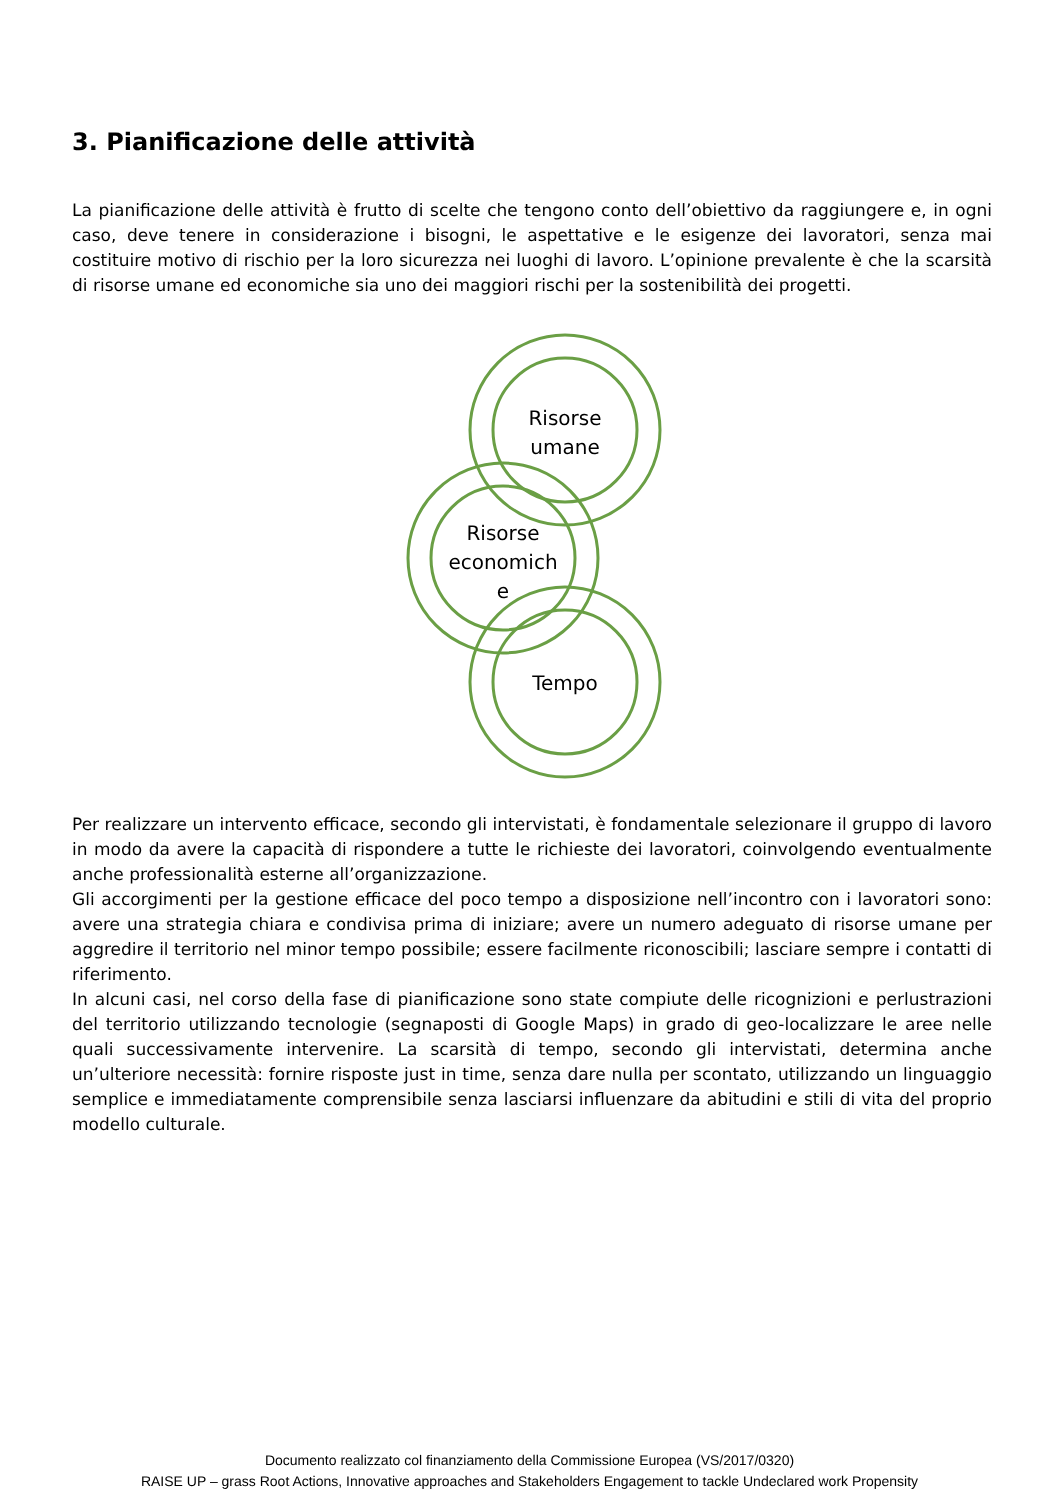3. Pianificazione delle attività
La pianificazione delle attività è frutto di scelte che tengono conto dell’obiettivo da raggiungere e, in ogni caso, deve tenere in considerazione i bisogni, le aspettative e le esigenze dei lavoratori, senza mai costituire motivo di rischio per la loro sicurezza nei luoghi di lavoro. L’opinione prevalente è che la scarsità di risorse umane ed economiche sia uno dei maggiori rischi per la sostenibilità dei progetti.
Risorse
umane
Risorse
economich
e
Tempo
Per realizzare un intervento efficace, secondo gli intervistati, è fondamentale selezionare il gruppo di lavoro in modo da avere la capacità di rispondere a tutte le richieste dei lavoratori, coinvolgendo eventualmente anche professionalità esterne all’organizzazione.
Gli accorgimenti per la gestione efficace del poco tempo a disposizione nell’incontro con i lavoratori sono: avere una strategia chiara e condivisa prima di iniziare; avere un numero adeguato di risorse umane per aggredire il territorio nel minor tempo possibile; essere facilmente riconoscibili; lasciare sempre i contatti di riferimento.
In alcuni casi, nel corso della fase di pianificazione sono state compiute delle ricognizioni e perlustrazioni del territorio utilizzando tecnologie (segnaposti di Google Maps) in grado di geo-localizzare le aree nelle quali successivamente intervenire. La scarsità di tempo, secondo gli intervistati, determina anche un’ulteriore necessità: fornire risposte just in time, senza dare nulla per scontato, utilizzando un linguaggio semplice e immediatamente comprensibile senza lasciarsi influenzare da abitudini e stili di vita del proprio modello culturale.
Documento realizzato col finanziamento della Commissione Europea (VS/2017/0320)
RAISE UP – grass Root Actions, Innovative approaches and Stakeholders Engagement to tackle Undeclared work Propensity